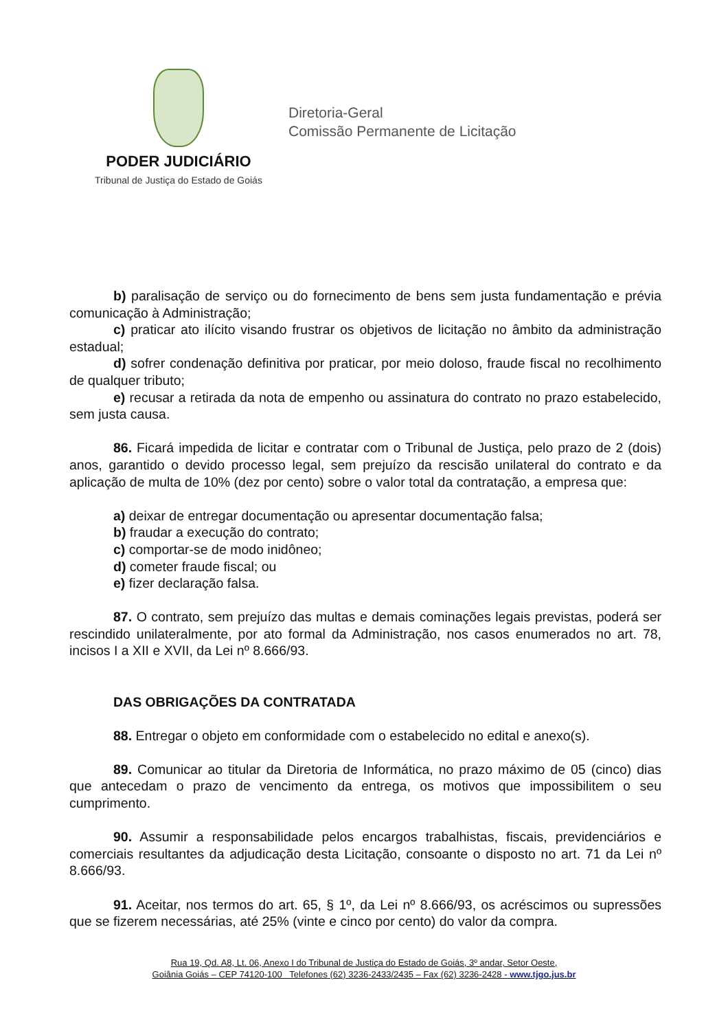PODER JUDICIÁRIO
Tribunal de Justiça do Estado de Goiás
Diretoria-Geral
Comissão Permanente de Licitação
b) paralisação de serviço ou do fornecimento de bens sem justa fundamentação e prévia comunicação à Administração;
c) praticar ato ilícito visando frustrar os objetivos de licitação no âmbito da administração estadual;
d) sofrer condenação definitiva por praticar, por meio doloso, fraude fiscal no recolhimento de qualquer tributo;
e) recusar a retirada da nota de empenho ou assinatura do contrato no prazo estabelecido, sem justa causa.
86. Ficará impedida de licitar e contratar com o Tribunal de Justiça, pelo prazo de 2 (dois) anos, garantido o devido processo legal, sem prejuízo da rescisão unilateral do contrato e da aplicação de multa de 10% (dez por cento) sobre o valor total da contratação, a empresa que:
a) deixar de entregar documentação ou apresentar documentação falsa;
b) fraudar a execução do contrato;
c) comportar-se de modo inidôneo;
d) cometer fraude fiscal; ou
e) fizer declaração falsa.
87. O contrato, sem prejuízo das multas e demais cominações legais previstas, poderá ser rescindido unilateralmente, por ato formal da Administração, nos casos enumerados no art. 78, incisos I a XII e XVII, da Lei nº 8.666/93.
DAS OBRIGAÇÕES DA CONTRATADA
88. Entregar o objeto em conformidade com o estabelecido no edital e anexo(s).
89. Comunicar ao titular da Diretoria de Informática, no prazo máximo de 05 (cinco) dias que antecedam o prazo de vencimento da entrega, os motivos que impossibilitem o seu cumprimento.
90. Assumir a responsabilidade pelos encargos trabalhistas, fiscais, previdenciários e comerciais resultantes da adjudicação desta Licitação, consoante o disposto no art. 71 da Lei nº 8.666/93.
91. Aceitar, nos termos do art. 65, § 1º, da Lei nº 8.666/93, os acréscimos ou supressões que se fizerem necessárias, até 25% (vinte e cinco por cento) do valor da compra.
Rua 19, Qd. A8, Lt. 06, Anexo I do Tribunal de Justiça do Estado de Goiás, 3º andar, Setor Oeste,
Goiânia Goiás – CEP 74120-100 Telefones (62) 3236-2433/2435 – Fax (62) 3236-2428 - www.tjgo.jus.br